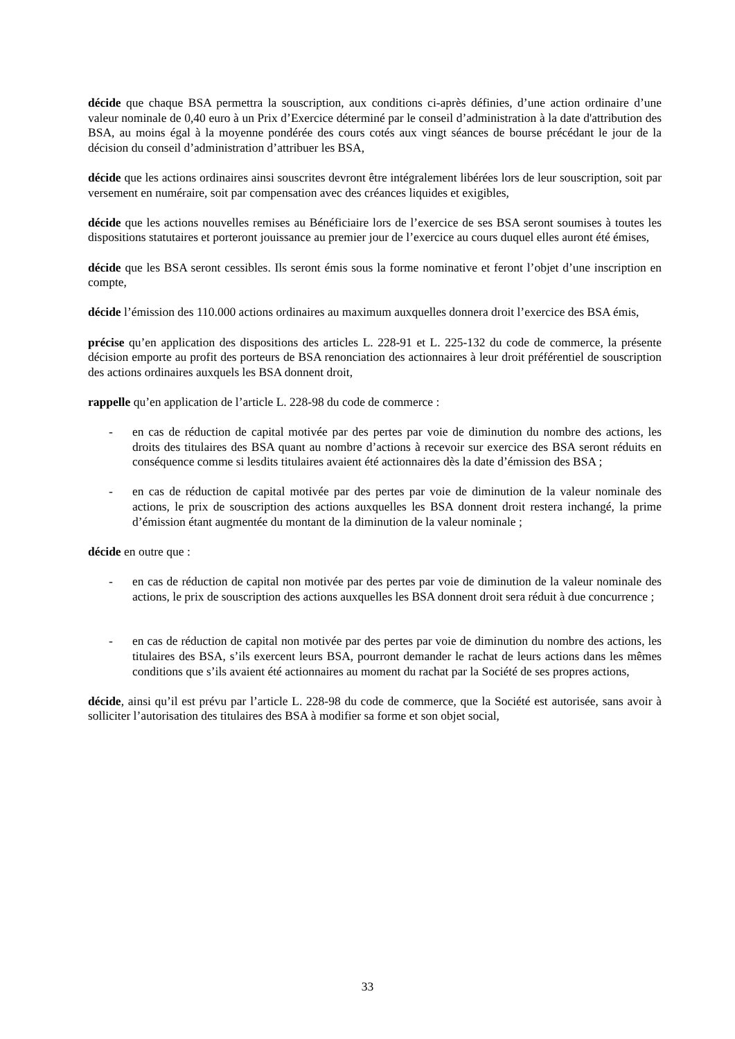décide que chaque BSA permettra la souscription, aux conditions ci-après définies, d’une action ordinaire d’une valeur nominale de 0,40 euro à un Prix d’Exercice déterminé par le conseil d’administration à la date d'attribution des BSA, au moins égal à la moyenne pondérée des cours cotés aux vingt séances de bourse précédant le jour de la décision du conseil d’administration d’attribuer les BSA,
décide que les actions ordinaires ainsi souscrites devront être intégralement libérées lors de leur souscription, soit par versement en numéraire, soit par compensation avec des créances liquides et exigibles,
décide que les actions nouvelles remises au Bénéficiaire lors de l’exercice de ses BSA seront soumises à toutes les dispositions statutaires et porteront jouissance au premier jour de l’exercice au cours duquel elles auront été émises,
décide que les BSA seront cessibles. Ils seront émis sous la forme nominative et feront l’objet d’une inscription en compte,
décide l’émission des 110.000 actions ordinaires au maximum auxquelles donnera droit l’exercice des BSA émis,
précise qu’en application des dispositions des articles L. 228-91 et L. 225-132 du code de commerce, la présente décision emporte au profit des porteurs de BSA renonciation des actionnaires à leur droit préférentiel de souscription des actions ordinaires auxquels les BSA donnent droit,
rappelle qu’en application de l’article L. 228-98 du code de commerce :
- en cas de réduction de capital motivée par des pertes par voie de diminution du nombre des actions, les droits des titulaires des BSA quant au nombre d’actions à recevoir sur exercice des BSA seront réduits en conséquence comme si lesdits titulaires avaient été actionnaires dès la date d’émission des BSA ;
- en cas de réduction de capital motivée par des pertes par voie de diminution de la valeur nominale des actions, le prix de souscription des actions auxquelles les BSA donnent droit restera inchangé, la prime d’émission étant augmentée du montant de la diminution de la valeur nominale ;
décide en outre que :
- en cas de réduction de capital non motivée par des pertes par voie de diminution de la valeur nominale des actions, le prix de souscription des actions auxquelles les BSA donnent droit sera réduit à due concurrence ;
- en cas de réduction de capital non motivée par des pertes par voie de diminution du nombre des actions, les titulaires des BSA, s’ils exercent leurs BSA, pourront demander le rachat de leurs actions dans les mêmes conditions que s’ils avaient été actionnaires au moment du rachat par la Société de ses propres actions,
décide, ainsi qu’il est prévu par l’article L. 228-98 du code de commerce, que la Société est autorisée, sans avoir à solliciter l’autorisation des titulaires des BSA à modifier sa forme et son objet social,
33